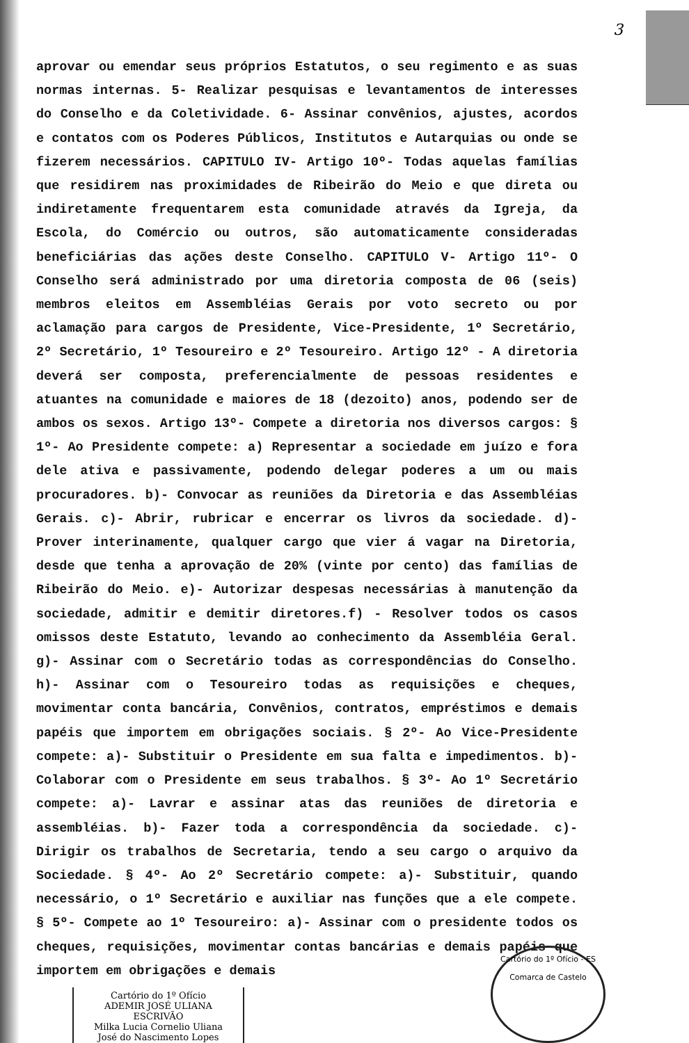3
aprovar ou emendar seus próprios Estatutos, o seu regimento e as suas normas internas. 5- Realizar pesquisas e levantamentos de interesses do Conselho e da Coletividade. 6- Assinar convênios, ajustes, acordos e contatos com os Poderes Públicos, Institutos e Autarquias ou onde se fizerem necessários. CAPITULO IV- Artigo 10º- Todas aquelas famílias que residirem nas proximidades de Ribeirão do Meio e que direta ou indiretamente frequentarem esta comunidade através da Igreja, da Escola, do Comércio ou outros, são automaticamente consideradas beneficiárias das ações deste Conselho. CAPITULO V- Artigo 11º- O Conselho será administrado por uma diretoria composta de 06 (seis) membros eleitos em Assembléias Gerais por voto secreto ou por aclamação para cargos de Presidente, Vice-Presidente, 1º Secretário, 2º Secretário, 1º Tesoureiro e 2º Tesoureiro. Artigo 12º - A diretoria deverá ser composta, preferencialmente de pessoas residentes e atuantes na comunidade e maiores de 18 (dezoito) anos, podendo ser de ambos os sexos. Artigo 13º- Compete a diretoria nos diversos cargos: § 1º- Ao Presidente compete: a) Representar a sociedade em juízo e fora dele ativa e passivamente, podendo delegar poderes a um ou mais procuradores. b)- Convocar as reuniões da Diretoria e das Assembléias Gerais. c)- Abrir, rubricar e encerrar os livros da sociedade. d)- Prover interinamente, qualquer cargo que vier á vagar na Diretoria, desde que tenha a aprovação de 20% (vinte por cento) das famílias de Ribeirão do Meio. e)- Autorizar despesas necessárias à manutenção da sociedade, admitir e demitir diretores.f) - Resolver todos os casos omissos deste Estatuto, levando ao conhecimento da Assembléia Geral. g)- Assinar com o Secretário todas as correspondências do Conselho. h)- Assinar com o Tesoureiro todas as requisições e cheques, movimentar conta bancária, Convênios, contratos, empréstimos e demais papéis que importem em obrigações sociais. § 2º- Ao Vice-Presidente compete: a)- Substituir o Presidente em sua falta e impedimentos. b)- Colaborar com o Presidente em seus trabalhos. § 3º- Ao 1º Secretário compete: a)- Lavrar e assinar atas das reuniões de diretoria e assembléias. b)- Fazer toda a correspondência da sociedade. c)- Dirigir os trabalhos de Secretaria, tendo a seu cargo o arquivo da Sociedade. § 4º- Ao 2º Secretário compete: a)- Substituir, quando necessário, o 1º Secretário e auxiliar nas funções que a ele compete. § 5º- Compete ao 1º Tesoureiro: a)- Assinar com o presidente todos os cheques, requisições, movimentar contas bancárias e demais papéis que importem em obrigações e demais
Cartório do 1º Ofício
ADEMIR JOSÉ ULIANA
ESCRIVÃO
Milka Lucia Cornelio Uliana
José do Nascimento Lopes
Cartório do 1º Ofício - ES
Comarca de Castelo